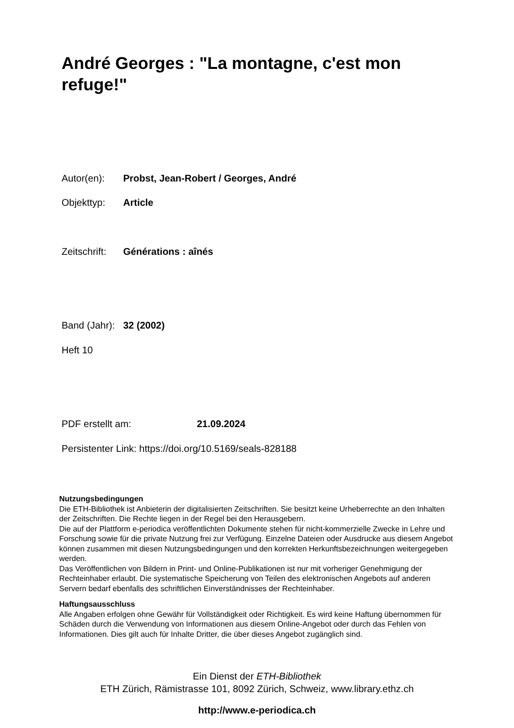André Georges : "La montagne, c'est mon refuge!"
Autor(en): Probst, Jean-Robert / Georges, André
Objekttyp: Article
Zeitschrift: Générations : aînés
Band (Jahr): 32 (2002)
Heft 10
PDF erstellt am: 21.09.2024
Persistenter Link: https://doi.org/10.5169/seals-828188
Nutzungsbedingungen
Die ETH-Bibliothek ist Anbieterin der digitalisierten Zeitschriften. Sie besitzt keine Urheberrechte an den Inhalten der Zeitschriften. Die Rechte liegen in der Regel bei den Herausgebern.
Die auf der Plattform e-periodica veröffentlichten Dokumente stehen für nicht-kommerzielle Zwecke in Lehre und Forschung sowie für die private Nutzung frei zur Verfügung. Einzelne Dateien oder Ausdrucke aus diesem Angebot können zusammen mit diesen Nutzungsbedingungen und den korrekten Herkunftsbezeichnungen weitergegeben werden.
Das Veröffentlichen von Bildern in Print- und Online-Publikationen ist nur mit vorheriger Genehmigung der Rechteinhaber erlaubt. Die systematische Speicherung von Teilen des elektronischen Angebots auf anderen Servern bedarf ebenfalls des schriftlichen Einverständnisses der Rechteinhaber.
Haftungsausschluss
Alle Angaben erfolgen ohne Gewähr für Vollständigkeit oder Richtigkeit. Es wird keine Haftung übernommen für Schäden durch die Verwendung von Informationen aus diesem Online-Angebot oder durch das Fehlen von Informationen. Dies gilt auch für Inhalte Dritter, die über dieses Angebot zugänglich sind.
Ein Dienst der ETH-Bibliothek
ETH Zürich, Rämistrasse 101, 8092 Zürich, Schweiz, www.library.ethz.ch
http://www.e-periodica.ch